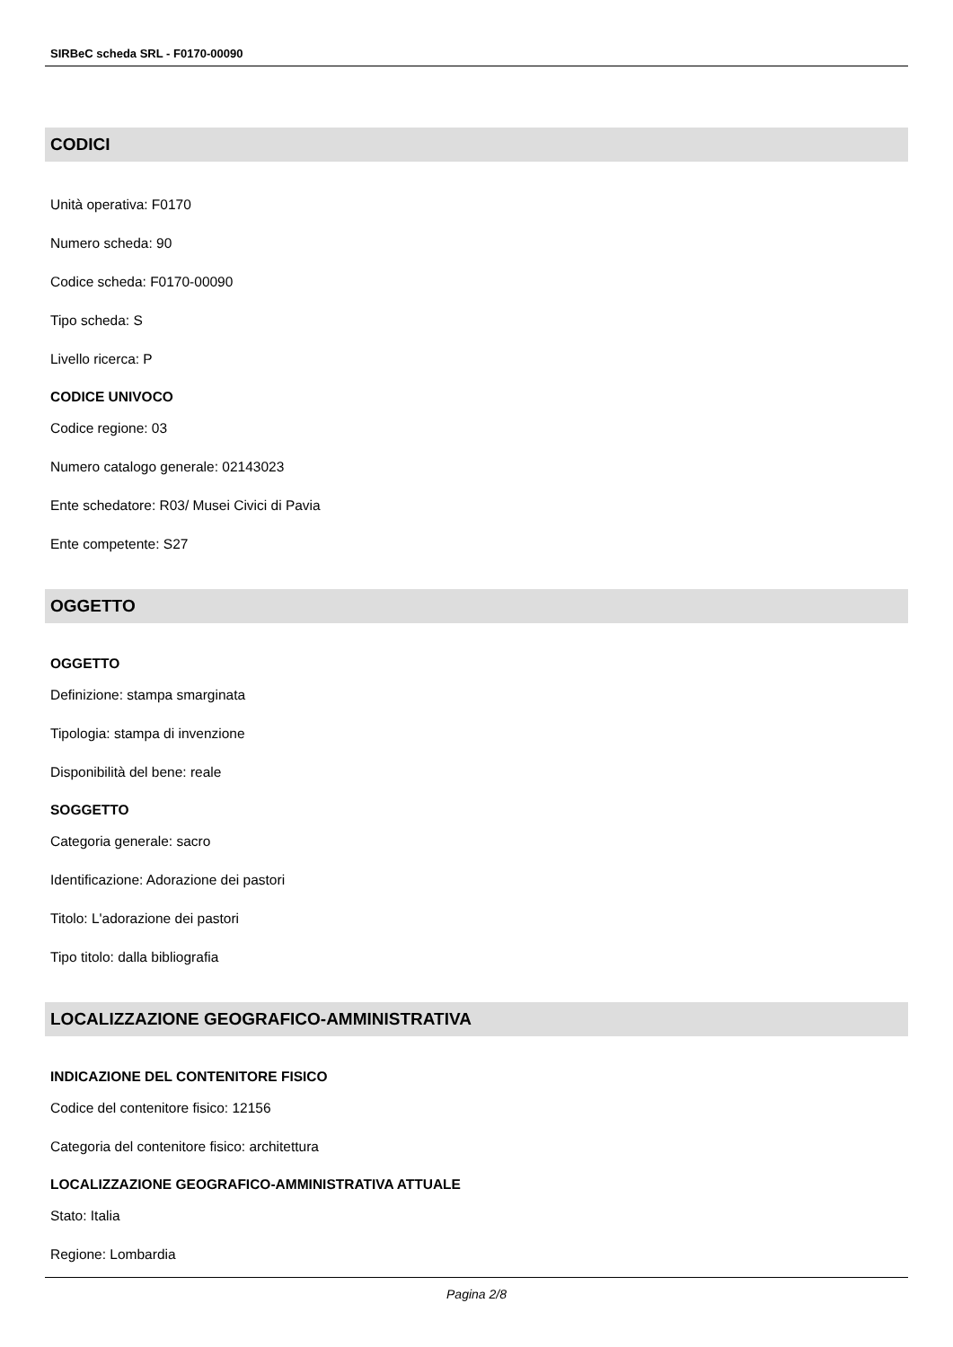SIRBeC scheda SRL - F0170-00090
CODICI
Unità operativa: F0170
Numero scheda: 90
Codice scheda: F0170-00090
Tipo scheda: S
Livello ricerca: P
CODICE UNIVOCO
Codice regione: 03
Numero catalogo generale: 02143023
Ente schedatore: R03/ Musei Civici di Pavia
Ente competente: S27
OGGETTO
OGGETTO
Definizione: stampa smarginata
Tipologia: stampa di invenzione
Disponibilità del bene: reale
SOGGETTO
Categoria generale: sacro
Identificazione: Adorazione dei pastori
Titolo: L'adorazione dei pastori
Tipo titolo: dalla bibliografia
LOCALIZZAZIONE GEOGRAFICO-AMMINISTRATIVA
INDICAZIONE DEL CONTENITORE FISICO
Codice del contenitore fisico: 12156
Categoria del contenitore fisico: architettura
LOCALIZZAZIONE GEOGRAFICO-AMMINISTRATIVA ATTUALE
Stato: Italia
Regione: Lombardia
Pagina 2/8